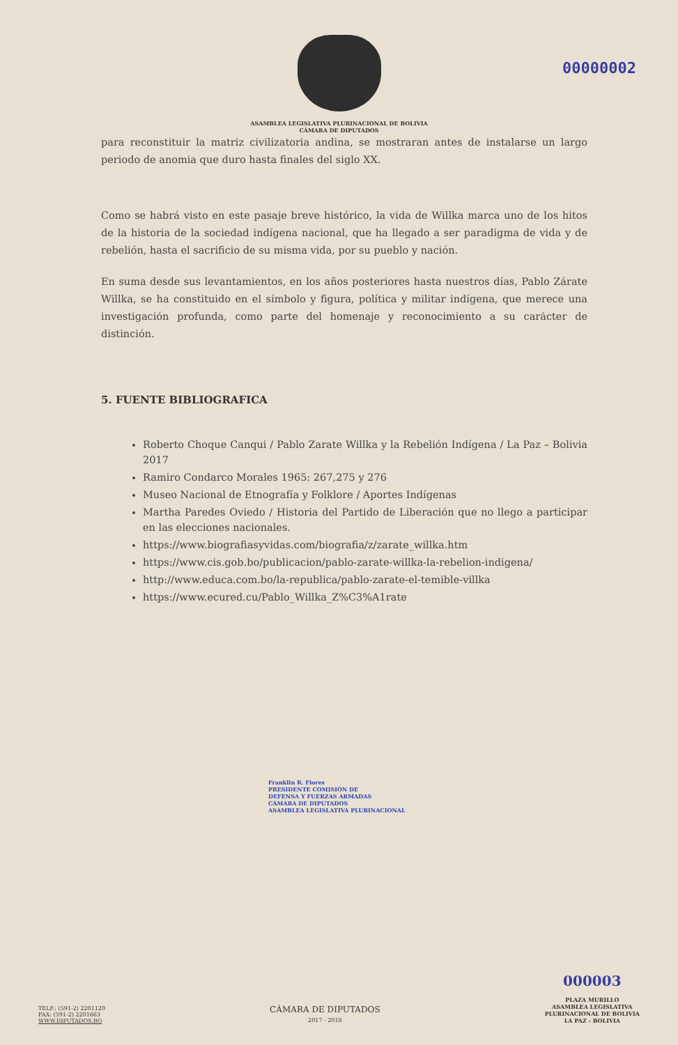ASAMBLEA LEGISLATIVA PLURINACIONAL DE BOLIVIA
CÁMARA DE DIPUTADOS
00000002
para reconstituir la matriz civilizatoria andina, se mostraran antes de instalarse un largo periodo de anomia que duro hasta finales del siglo XX.
Como se habrá visto en este pasaje breve histórico, la vida de Willka marca uno de los hitos de la historia de la sociedad indígena nacional, que ha llegado a ser paradigma de vida y de rebelión, hasta el sacrificio de su misma vida, por su pueblo y nación.
En suma desde sus levantamientos, en los años posteriores hasta nuestros días, Pablo Zárate Willka, se ha constituido en el símbolo y figura, política y militar indígena, que merece una investigación profunda, como parte del homenaje y reconocimiento a su carácter de distinción.
5. FUENTE BIBLIOGRAFICA
Roberto Choque Canqui / Pablo Zarate Willka y la Rebelión Indígena / La Paz – Bolivia 2017
Ramiro Condarco Morales 1965: 267,275 y 276
Museo Nacional de Etnografía y Folklore / Aportes Indígenas
Martha Paredes Oviedo / Historia del Partido de Liberación que no llego a participar en las elecciones nacionales.
https://www.biografiasyvidas.com/biografia/z/zarate_willka.htm
https://www.cis.gob.bo/publicacion/pablo-zarate-willka-la-rebelion-indigena/
http://www.educa.com.bo/la-republica/pablo-zarate-el-temible-villka
https://www.ecured.cu/Pablo_Willka_Z%C3%A1rate
Franklin R. Flores
PRESIDENTE COMISIÓN DE
DEFENSA Y FUERZAS ARMADAS
CÁMARA DE DIPUTADOS
ASAMBLEA LEGISLATIVA PLURINACIONAL
TELF.: (591-2) 2201120
FAX: (591-2) 2201663
WWW.DIPUTADOS.BO
CÁMARA DE DIPUTADOS
2017 - 2018
000003
PLAZA MURILLO
ASAMBLEA LEGISLATIVA
PLURINACIONAL DE BOLIVIA
LA PAZ - BOLIVIA